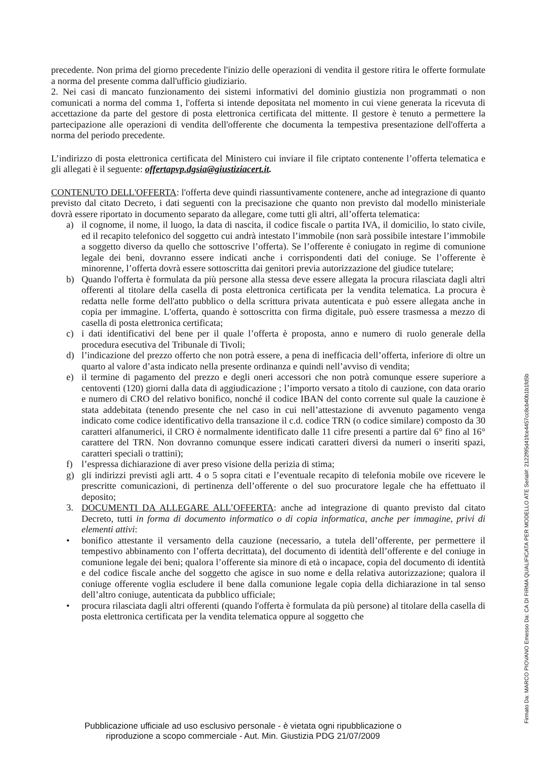precedente. Non prima del giorno precedente l'inizio delle operazioni di vendita il gestore ritira le offerte formulate a norma del presente comma dall'ufficio giudiziario.
2. Nei casi di mancato funzionamento dei sistemi informativi del dominio giustizia non programmati o non comunicati a norma del comma 1, l'offerta si intende depositata nel momento in cui viene generata la ricevuta di accettazione da parte del gestore di posta elettronica certificata del mittente. Il gestore è tenuto a permettere la partecipazione alle operazioni di vendita dell'offerente che documenta la tempestiva presentazione dell'offerta a norma del periodo precedente.
L’indirizzo di posta elettronica certificata del Ministero cui inviare il file criptato contenente l’offerta telematica e gli allegati è il seguente: offertapvp.dgsia@giustiziacert.it.
CONTENUTO DELL'OFFERTA: l'offerta deve quindi riassuntivamente contenere, anche ad integrazione di quanto previsto dal citato Decreto, i dati seguenti con la precisazione che quanto non previsto dal modello ministeriale dovrà essere riportato in documento separato da allegare, come tutti gli altri, all’offerta telematica:
a) il cognome, il nome, il luogo, la data di nascita, il codice fiscale o partita IVA, il domicilio, lo stato civile, ed il recapito telefonico del soggetto cui andrà intestato l’immobile (non sarà possibile intestare l’immobile a soggetto diverso da quello che sottoscrive l’offerta). Se l’offerente è coniugato in regime di comunione legale dei beni, dovranno essere indicati anche i corrispondenti dati del coniuge. Se l’offerente è minorenne, l’offerta dovrà essere sottoscritta dai genitori previa autorizzazione del giudice tutelare;
b) Quando l'offerta è formulata da più persone alla stessa deve essere allegata la procura rilasciata dagli altri offerenti al titolare della casella di posta elettronica certificata per la vendita telematica. La procura è redatta nelle forme dell'atto pubblico o della scrittura privata autenticata e può essere allegata anche in copia per immagine. L'offerta, quando è sottoscritta con firma digitale, può essere trasmessa a mezzo di casella di posta elettronica certificata;
c) i dati identificativi del bene per il quale l’offerta è proposta, anno e numero di ruolo generale della procedura esecutiva del Tribunale di Tivoli;
d) l’indicazione del prezzo offerto che non potrà essere, a pena di inefficacia dell’offerta, inferiore di oltre un quarto al valore d’asta indicato nella presente ordinanza e quindi nell’avviso di vendita;
e) il termine di pagamento del prezzo e degli oneri accessori che non potrà comunque essere superiore a centoventi (120) giorni dalla data di aggiudicazione ; l’importo versato a titolo di cauzione, con data orario e numero di CRO del relativo bonifico, nonché il codice IBAN del conto corrente sul quale la cauzione è stata addebitata (tenendo presente che nel caso in cui nell’attestazione di avvenuto pagamento venga indicato come codice identificativo della transazione il c.d. codice TRN (o codice similare) composto da 30 caratteri alfanumerici, il CRO è normalmente identificato dalle 11 cifre presenti a partire dal 6° fino al 16° carattere del TRN. Non dovranno comunque essere indicati caratteri diversi da numeri o inseriti spazi, caratteri speciali o trattini);
f) l’espressa dichiarazione di aver preso visione della perizia di stima;
g) gli indirizzi previsti agli artt. 4 o 5 sopra citati e l’eventuale recapito di telefonia mobile ove ricevere le prescritte comunicazioni, di pertinenza dell’offerente o del suo procuratore legale che ha effettuato il deposito;
3. DOCUMENTI DA ALLEGARE ALL’OFFERTA: anche ad integrazione di quanto previsto dal citato Decreto, tutti in forma di documento informatico o di copia informatica, anche per immagine, privi di elementi attivi:
• bonifico attestante il versamento della cauzione (necessario, a tutela dell’offerente, per permettere il tempestivo abbinamento con l’offerta decrittata), del documento di identità dell’offerente e del coniuge in comunione legale dei beni; qualora l’offerente sia minore di età o incapace, copia del documento di identità e del codice fiscale anche del soggetto che agisce in suo nome e della relativa autorizzazione; qualora il coniuge offerente voglia escludere il bene dalla comunione legale copia della dichiarazione in tal senso dell’altro coniuge, autenticata da pubblico ufficiale;
• procura rilasciata dagli altri offerenti (quando l'offerta è formulata da più persone) al titolare della casella di posta elettronica certificata per la vendita telematica oppure al soggetto che
Pubblicazione ufficiale ad uso esclusivo personale - è vietata ogni ripubblicazione o riproduzione a scopo commerciale - Aut. Min. Giustizia PDG 21/07/2009
Firmato Da: MARCO PIOVANO Emesso Da: CA DI FIRMA QUALIFICATA PER MODELLO ATE Serial#: 2122f95d41fce4457cc8cb40b1b1fd5b